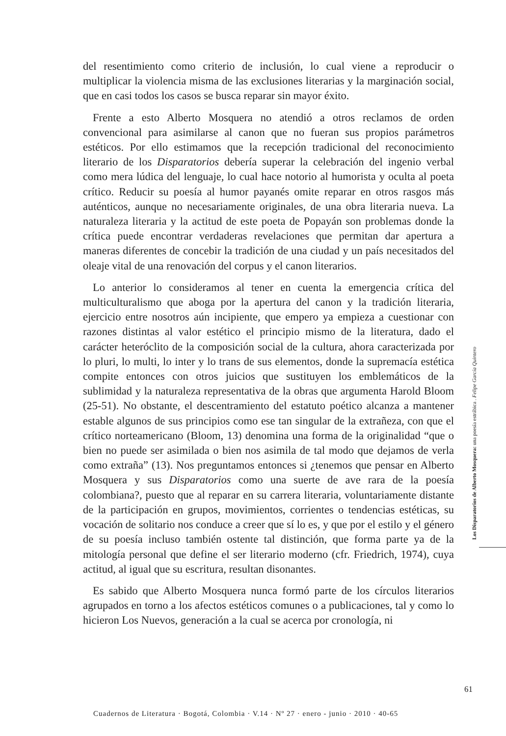del resentimiento como criterio de inclusión, lo cual viene a reproducir o multiplicar la violencia misma de las exclusiones literarias y la marginación social, que en casi todos los casos se busca reparar sin mayor éxito.
Frente a esto Alberto Mosquera no atendió a otros reclamos de orden convencional para asimilarse al canon que no fueran sus propios parámetros estéticos. Por ello estimamos que la recepción tradicional del reconocimiento literario de los Disparatorios debería superar la celebración del ingenio verbal como mera lúdica del lenguaje, lo cual hace notorio al humorista y oculta al poeta crítico. Reducir su poesía al humor payanés omite reparar en otros rasgos más auténticos, aunque no necesariamente originales, de una obra literaria nueva. La naturaleza literaria y la actitud de este poeta de Popayán son problemas donde la crítica puede encontrar verdaderas revelaciones que permitan dar apertura a maneras diferentes de concebir la tradición de una ciudad y un país necesitados del oleaje vital de una renovación del corpus y el canon literarios.
Lo anterior lo consideramos al tener en cuenta la emergencia crítica del multiculturalismo que aboga por la apertura del canon y la tradición literaria, ejercicio entre nosotros aún incipiente, que empero ya empieza a cuestionar con razones distintas al valor estético el principio mismo de la literatura, dado el carácter heteróclito de la composición social de la cultura, ahora caracterizada por lo pluri, lo multi, lo inter y lo trans de sus elementos, donde la supremacía estética compite entonces con otros juicios que sustituyen los emblemáticos de la sublimidad y la naturaleza representativa de la obras que argumenta Harold Bloom (25-51). No obstante, el descentramiento del estatuto poético alcanza a mantener estable algunos de sus principios como ese tan singular de la extrañeza, con que el crítico norteamericano (Bloom, 13) denomina una forma de la originalidad “que o bien no puede ser asimilada o bien nos asimila de tal modo que dejamos de verla como extraña” (13). Nos preguntamos entonces si ¿tenemos que pensar en Alberto Mosquera y sus Disparatorios como una suerte de ave rara de la poesía colombiana?, puesto que al reparar en su carrera literaria, voluntariamente distante de la participación en grupos, movimientos, corrientes o tendencias estéticas, su vocación de solitario nos conduce a creer que sí lo es, y que por el estilo y el género de su poesía incluso también ostente tal distinción, que forma parte ya de la mitología personal que define el ser literario moderno (cfr. Friedrich, 1974), cuya actitud, al igual que su escritura, resultan disonantes.
Es sabido que Alberto Mosquera nunca formó parte de los círculos literarios agrupados en torno a los afectos estéticos comunes o a publicaciones, tal y como lo hicieron Los Nuevos, generación a la cual se acerca por cronología, ni
Los Disparatorios de Alberto Mosquera: una poesía estrábica . Felipe García Quintero
61
Cuadernos de Literatura · Bogotá, Colombia · V.14 · Nº 27 · enero - junio · 2010 · 40-65